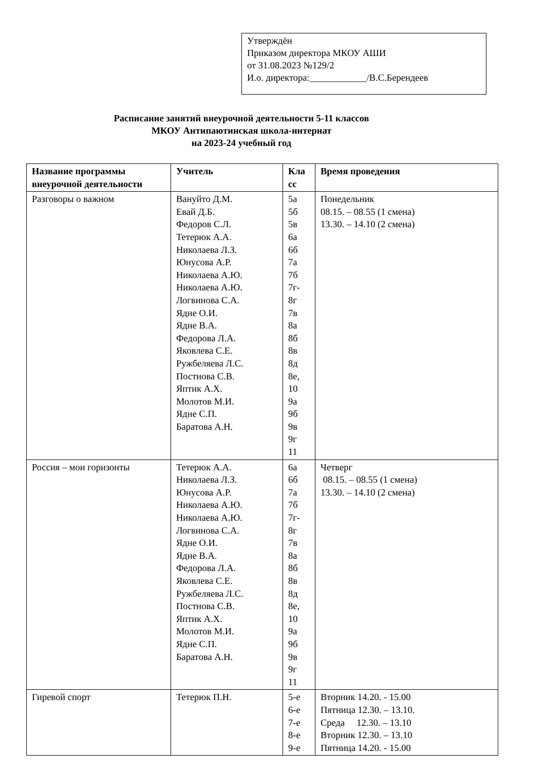Утверждён
Приказом директора МКОУ АШИ
от 31.08.2023 №129/2
И.о. директора:____________/В.С.Берендеев
Расписание занятий внеурочной деятельности 5-11 классов
МКОУ Антипаютинская школа-интернат
на 2023-24 учебный год
| Название программы внеурочной деятельности | Учитель | Кла сс | Время проведения |
| --- | --- | --- | --- |
| Разговоры о важном | Вануйто Д.М. Евай Д.Б. Федоров С.Л. Тетерюк А.А. Николаева Л.З. Юнусова А.Р. Николаева А.Ю. Николаева А.Ю. Логвинова С.А. Ядне О.И. Ядне В.А. Федорова Л.А. Яковлева С.Е. Ружбеляева Л.С. Постнова С.В. Яптик А.Х. Молотов М.И. Ядне С.П. Баратова А.Н. | 5а 5б 5в 6а 6б 7а 7б 7г- 8г 7в 8а 8б 8в 8д 8е, 10 9а 9б 9в 9г 11 | Понедельник 08.15. – 08.55 (1 смена) 13.30. – 14.10 (2 смена) |
| Россия – мои горизонты | Тетерюк А.А. Николаева Л.З. Юнусова А.Р. Николаева А.Ю. Николаева А.Ю. Логвинова С.А. Ядне О.И. Ядне В.А. Федорова Л.А. Яковлева С.Е. Ружбеляева Л.С. Постнова С.В. Яптик А.Х. Молотов М.И. Ядне С.П. Баратова А.Н. | 6а 6б 7а 7б 7г- 8г 7в 8а 8б 8в 8д 8е, 10 9а 9б 9в 9г 11 | Четверг 08.15. – 08.55 (1 смена) 13.30. – 14.10 (2 смена) |
| Гиревой спорт | Тетерюк П.Н. | 5-е 6-е 7-е 8-е 9-е | Вторник 14.20. - 15.00 Пятница 12.30. – 13.10. Среда 12.30. – 13.10 Вторник 12.30. – 13.10 Пятница 14.20. - 15.00 |